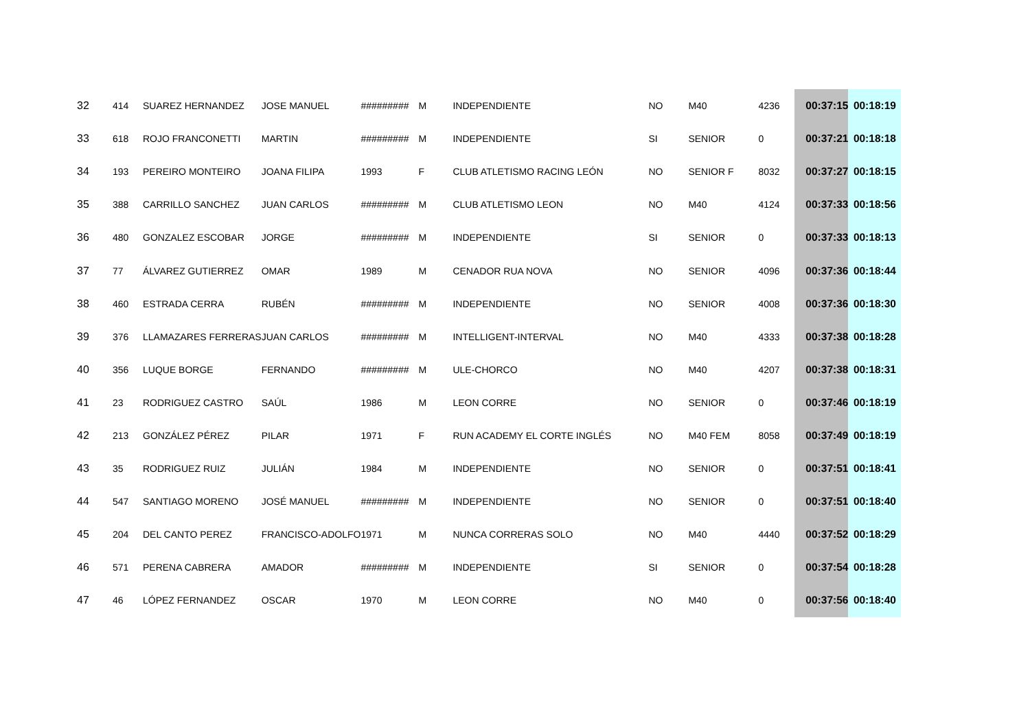| 32 | 414 | SUAREZ HERNANDEZ | JOSE MANUEL | ######### | M | INDEPENDIENTE | NO | M40 | 4236 | 00:37:15 | 00:18:19 |
| 33 | 618 | ROJO FRANCONETTI | MARTIN | ######### | M | INDEPENDIENTE | SI | SENIOR | 0 | 00:37:21 | 00:18:18 |
| 34 | 193 | PEREIRO MONTEIRO | JOANA FILIPA | 1993 | F | CLUB ATLETISMO RACING LEÓN | NO | SENIOR F | 8032 | 00:37:27 | 00:18:15 |
| 35 | 388 | CARRILLO SANCHEZ | JUAN CARLOS | ######### | M | CLUB ATLETISMO LEON | NO | M40 | 4124 | 00:37:33 | 00:18:56 |
| 36 | 480 | GONZALEZ ESCOBAR | JORGE | ######### | M | INDEPENDIENTE | SI | SENIOR | 0 | 00:37:33 | 00:18:13 |
| 37 | 77 | ÁLVAREZ GUTIERREZ | OMAR | 1989 | M | CENADOR RUA NOVA | NO | SENIOR | 4096 | 00:37:36 | 00:18:44 |
| 38 | 460 | ESTRADA CERRA | RUBÉN | ######### | M | INDEPENDIENTE | NO | SENIOR | 4008 | 00:37:36 | 00:18:30 |
| 39 | 376 | LLAMAZARES FERRERAS | JUAN CARLOS | ######### | M | INTELLIGENT-INTERVAL | NO | M40 | 4333 | 00:37:38 | 00:18:28 |
| 40 | 356 | LUQUE BORGE | FERNANDO | ######### | M | ULE-CHORCO | NO | M40 | 4207 | 00:37:38 | 00:18:31 |
| 41 | 23 | RODRIGUEZ CASTRO | SAÚL | 1986 | M | LEON CORRE | NO | SENIOR | 0 | 00:37:46 | 00:18:19 |
| 42 | 213 | GONZÁLEZ PÉREZ | PILAR | 1971 | F | RUN ACADEMY EL CORTE INGLÉS | NO | M40 FEM | 8058 | 00:37:49 | 00:18:19 |
| 43 | 35 | RODRIGUEZ RUIZ | JULIÁN | 1984 | M | INDEPENDIENTE | NO | SENIOR | 0 | 00:37:51 | 00:18:41 |
| 44 | 547 | SANTIAGO MORENO | JOSÉ MANUEL | ######### | M | INDEPENDIENTE | NO | SENIOR | 0 | 00:37:51 | 00:18:40 |
| 45 | 204 | DEL CANTO PEREZ | FRANCISCO-ADOLFO | 1971 | M | NUNCA CORRERAS SOLO | NO | M40 | 4440 | 00:37:52 | 00:18:29 |
| 46 | 571 | PERENA CABRERA | AMADOR | ######### | M | INDEPENDIENTE | SI | SENIOR | 0 | 00:37:54 | 00:18:28 |
| 47 | 46 | LÓPEZ FERNANDEZ | OSCAR | 1970 | M | LEON CORRE | NO | M40 | 0 | 00:37:56 | 00:18:40 |